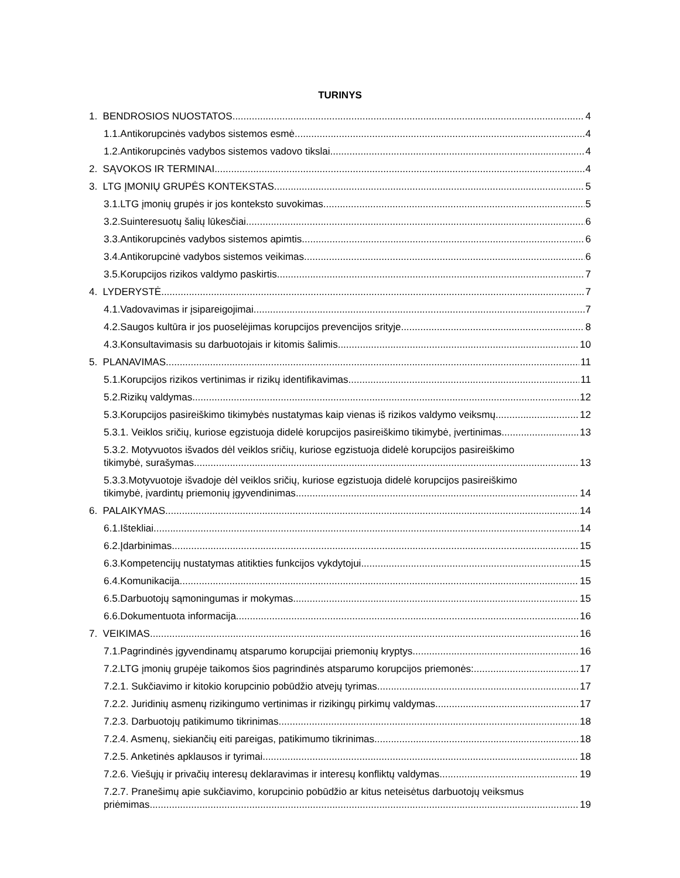TURINYS
1. BENDROSIOS NUOSTATOS 4
1.1.Antikorupcinės vadybos sistemos esmė 4
1.2.Antikorupcinės vadybos sistemos vadovo tikslai 4
2. SĄVOKOS IR TERMINAI 4
3. LTG ĮMONIŲ GRUPĖS KONTEKSTAS 5
3.1.LTG įmonių grupės ir jos konteksto suvokimas 5
3.2.Suinteresuotų šalių lūkesčiai 6
3.3.Antikorupcinės vadybos sistemos apimtis 6
3.4.Antikorupcinė vadybos sistemos veikimas 6
3.5.Korupcijos rizikos valdymo paskirtis 7
4. LYDERYSTĖ 7
4.1.Vadovavimas ir įsipareigojimai 7
4.2.Saugos kultūra ir jos puoselėjimas korupcijos prevencijos srityje 8
4.3.Konsultavimasis su darbuotojais ir kitomis šalimis 10
5. PLANAVIMAS 11
5.1.Korupcijos rizikos vertinimas ir rizikų identifikavimas 11
5.2.Rizikų valdymas 12
5.3.Korupcijos pasireiškimo tikimybės nustatymas kaip vienas iš rizikos valdymo veiksmų 12
5.3.1. Veiklos sričių, kuriose egzistuoja didelė korupcijos pasireiškimo tikimybė, įvertinimas 13
5.3.2. Motyvuotos išvados dėl veiklos sričių, kuriose egzistuoja didelė korupcijos pasireiškimo
tikimybė, surašymas 13
5.3.3.Motyvuotoje išvadoje dėl veiklos sričių, kuriose egzistuoja didelė korupcijos pasireiškimo
tikimybė, įvardintų priemonių įgyvendinimas 14
6. PALAIKYMAS 14
6.1.Ištekliai 14
6.2.Įdarbinimas 15
6.3.Kompetencijų nustatymas atitikties funkcijos vykdytojui 15
6.4.Komunikacija 15
6.5.Darbuotojų sąmoningumas ir mokymas 15
6.6.Dokumentuota informacija 16
7. VEIKIMAS 16
7.1.Pagrindinės įgyvendinamų atsparumo korupcijai priemonių kryptys 16
7.2.LTG įmonių grupėje taikomos šios pagrindinės atsparumo korupcijos priemonės: 17
7.2.1. Sukčiavimo ir kitokio korupcinio pobūdžio atvejų tyrimas 17
7.2.2. Juridinių asmenų rizikingumo vertinimas ir rizikingų pirkimų valdymas 17
7.2.3. Darbuotojų patikimumo tikrinimas 18
7.2.4. Asmenų, siekiančių eiti pareigas, patikimumo tikrinimas 18
7.2.5. Anketinės apklausos ir tyrimai 18
7.2.6. Viešųjų ir privačių interesų deklaravimas ir interesų konfliktų valdymas 19
7.2.7. Pranešimų apie sukčiavimo, korupcinio pobūdžio ar kitus neteisėtus darbuotojų veiksmus
priėmimas 19